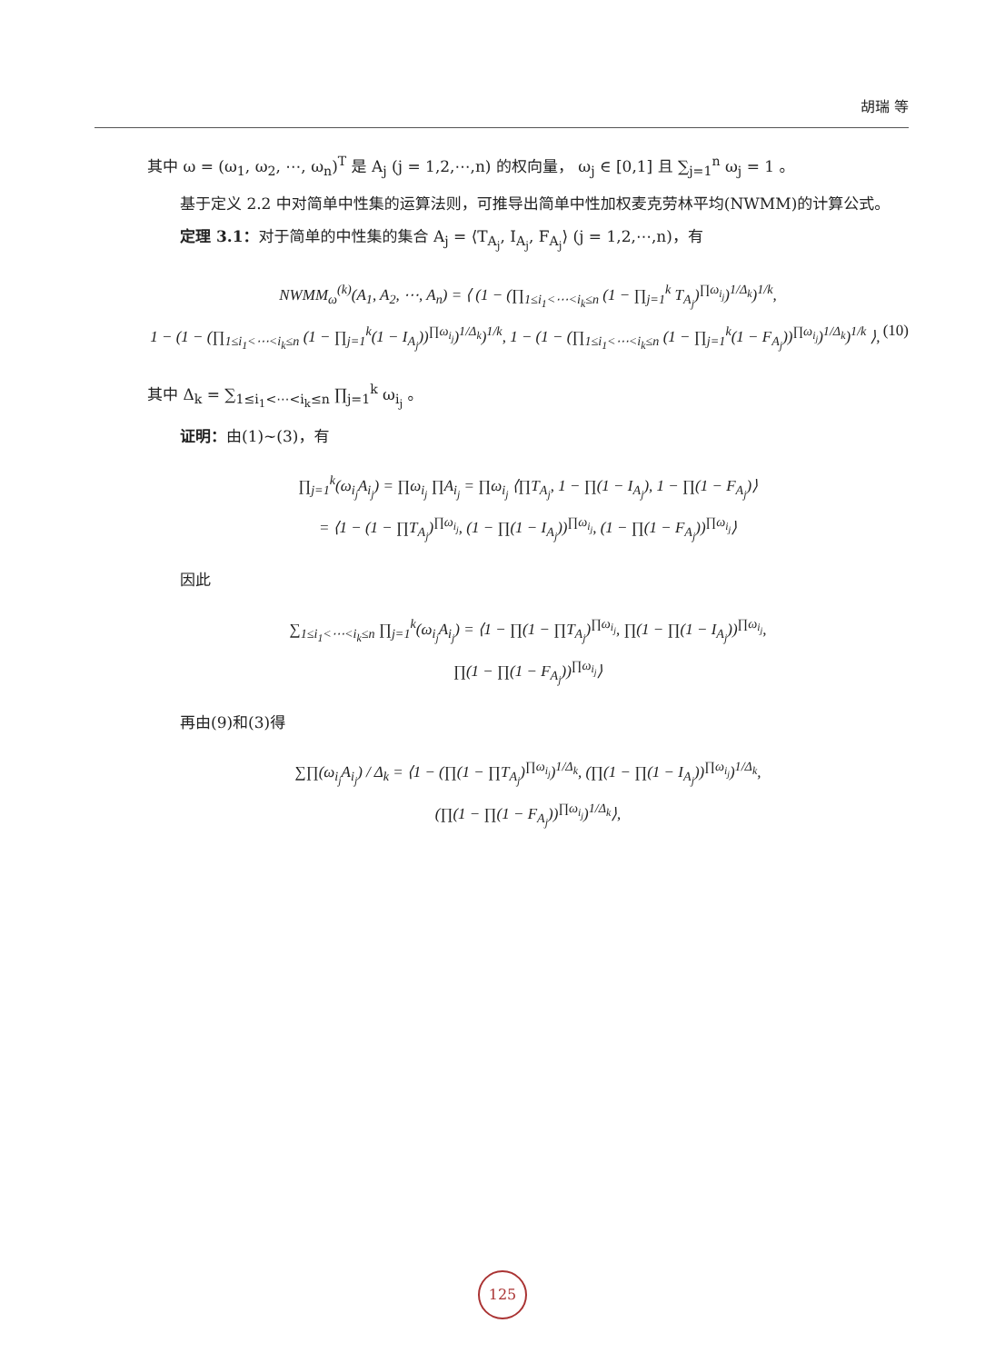胡瑞 等
其中 ω = (ω<sub>1</sub>, ω<sub>2</sub>, ⋯, ω<sub>n</sub>)<sup>T</sup> 是 A<sub>j</sub> (j = 1,2,⋯,n) 的权向量， ω<sub>j</sub> ∈ [0,1] 且 ∑<sub>j=1</sub><sup>n</sup> ω<sub>j</sub> = 1 。
基于定义 2.2 中对简单中性集的运算法则，可推导出简单中性加权麦克劳林平均(NWMM)的计算公式。
定理 3.1：对于简单的中性集的集合 A<sub>j</sub> = ⟨T<sub>A<sub>j</sub></sub>, I<sub>A<sub>j</sub></sub>, F<sub>A<sub>j</sub></sub>⟩ (j = 1,2,⋯,n)，有
NWMM<sub>ω</sub><sup>(k)</sup>(A<sub>1</sub>, A<sub>2</sub>, ⋯, A<sub>n</sub>) = ⟨ (1 − (∏<sub>1≤i<sub>1</sub><⋯<i<sub>k</sub>≤n</sub> (1 − ∏<sub>j=1</sub><sup>k</sup> T<sub>A<sub>j</sub></sub>)<sup>∏ω<sub>i<sub>j</sub></sub></sup>)<sup>1/Δ<sub>k</sub></sup>)<sup>1/k</sup>,
1 − (1 − (∏<sub>1≤i<sub>1</sub><⋯<i<sub>k</sub>≤n</sub> (1 − ∏<sub>j=1</sub><sup>k</sup>(1 − I<sub>A<sub>j</sub></sub>))<sup>∏ω<sub>i<sub>j</sub></sub></sup>)<sup>1/Δ<sub>k</sub></sup>)<sup>1/k</sup>, 1 − (1 − (∏<sub>1≤i<sub>1</sub><⋯<i<sub>k</sub>≤n</sub> (1 − ∏<sub>j=1</sub><sup>k</sup>(1 − F<sub>A<sub>j</sub></sub>))<sup>∏ω<sub>i<sub>j</sub></sub></sup>)<sup>1/Δ<sub>k</sub></sup>)<sup>1/k</sup> ⟩, (10)
其中 Δ<sub>k</sub> = ∑<sub>1≤i<sub>1</sub><⋯<i<sub>k</sub>≤n</sub> ∏<sub>j=1</sub><sup>k</sup> ω<sub>i<sub>j</sub></sub> 。
证明：由(1)~(3)，有
∏<sub>j=1</sub><sup>k</sup>(ω<sub>i<sub>j</sub></sub>A<sub>i<sub>j</sub></sub>) = ∏ω<sub>i<sub>j</sub></sub> ∏A<sub>i<sub>j</sub></sub> = ∏ω<sub>i<sub>j</sub></sub> ⟨∏T<sub>A<sub>j</sub></sub>, 1 − ∏(1 − I<sub>A<sub>j</sub></sub>), 1 − ∏(1 − F<sub>A<sub>j</sub></sub>)⟩
= ⟨1 − (1 − ∏T<sub>A<sub>j</sub></sub>)<sup>∏ω<sub>i<sub>j</sub></sub></sup>, (1 − ∏(1 − I<sub>A<sub>j</sub></sub>))<sup>∏ω<sub>i<sub>j</sub></sub></sup>, (1 − ∏(1 − F<sub>A<sub>j</sub></sub>))<sup>∏ω<sub>i<sub>j</sub></sub></sup>⟩
因此
∑<sub>1≤i<sub>1</sub><⋯<i<sub>k</sub>≤n</sub> ∏<sub>j=1</sub><sup>k</sup>(ω<sub>i<sub>j</sub></sub>A<sub>i<sub>j</sub></sub>) = ⟨1 − ∏(1 − ∏T<sub>A<sub>j</sub></sub>)<sup>∏ω<sub>i<sub>j</sub></sub></sup>, ∏(1 − ∏(1 − I<sub>A<sub>j</sub></sub>))<sup>∏ω<sub>i<sub>j</sub></sub></sup>,
∏(1 − ∏(1 − F<sub>A<sub>j</sub></sub>))<sup>∏ω<sub>i<sub>j</sub></sub></sup>⟩
再由(9)和(3)得
∑∏(ω<sub>i<sub>j</sub></sub>A<sub>i<sub>j</sub></sub>) / Δ<sub>k</sub> = ⟨1 − (∏(1 − ∏T<sub>A<sub>j</sub></sub>)<sup>∏ω<sub>i<sub>j</sub></sub></sup>)<sup>1/Δ<sub>k</sub></sup>, (∏(1 − ∏(1 − I<sub>A<sub>j</sub></sub>))<sup>∏ω<sub>i<sub>j</sub></sub></sup>)<sup>1/Δ<sub>k</sub></sup>,
(∏(1 − ∏(1 − F<sub>A<sub>j</sub></sub>))<sup>∏ω<sub>i<sub>j</sub></sub></sup>)<sup>1/Δ<sub>k</sub></sup>⟩,
125